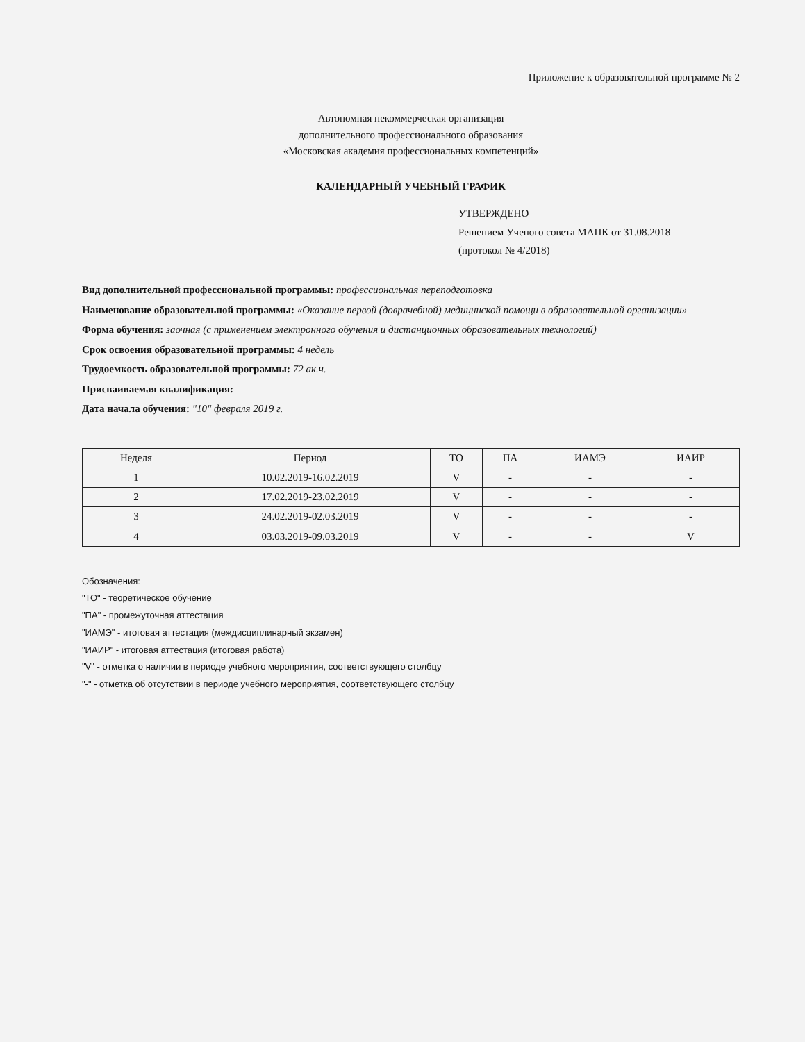Приложение к образовательной программе № 2
Автономная некоммерческая организация
дополнительного профессионального образования
«Московская академия профессиональных компетенций»
КАЛЕНДАРНЫЙ УЧЕБНЫЙ ГРАФИК
УТВЕРЖДЕНО
Решением Ученого совета МАПК от 31.08.2018
(протокол № 4/2018)
Вид дополнительной профессиональной программы: профессиональная переподготовка
Наименование образовательной программы: «Оказание первой (доврачебной) медицинской помощи в образовательной организации»
Форма обучения: заочная (с применением электронного обучения и дистанционных образовательных технологий)
Срок освоения образовательной программы: 4 недель
Трудоемкость образовательной программы: 72 ак.ч.
Присваиваемая квалификация:
Дата начала обучения: "10" февраля 2019 г.
| Неделя | Период | ТО | ПА | ИАМЭ | ИАИР |
| --- | --- | --- | --- | --- | --- |
| 1 | 10.02.2019-16.02.2019 | V | - | - | - |
| 2 | 17.02.2019-23.02.2019 | V | - | - | - |
| 3 | 24.02.2019-02.03.2019 | V | - | - | - |
| 4 | 03.03.2019-09.03.2019 | V | - | - | V |
Обозначения:
"ТО" - теоретическое обучение
"ПА" - промежуточная аттестация
"ИАМЭ" - итоговая аттестация (междисциплинарный экзамен)
"ИАИР" - итоговая аттестация (итоговая работа)
"V" - отметка о наличии в периоде учебного мероприятия, соответствующего столбцу
"-" - отметка об отсутствии в периоде учебного мероприятия, соответствующего столбцу